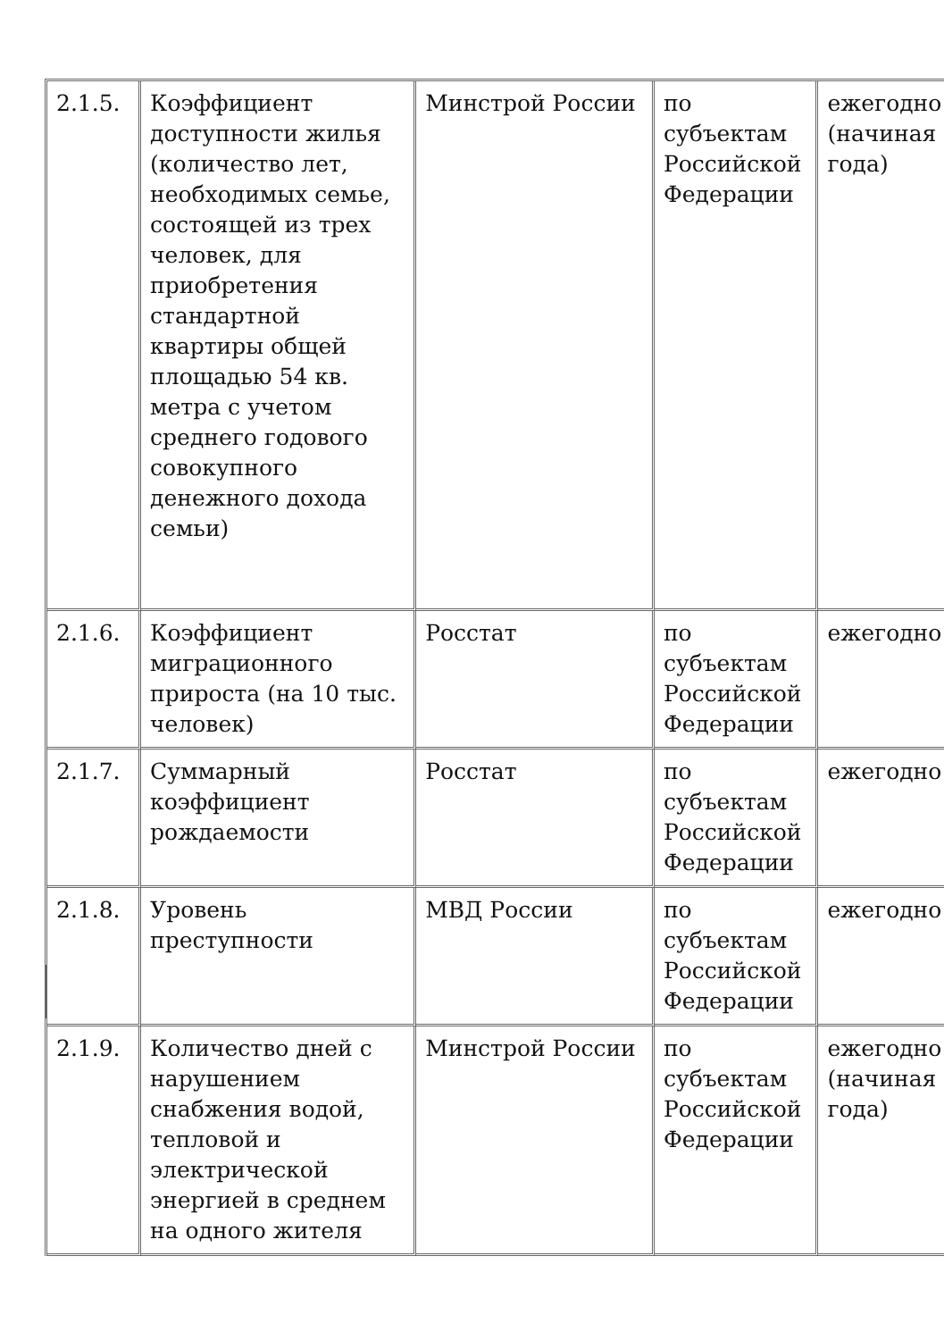| 2.1.5. | Коэффициент доступности жилья (количество лет, необходимых семье, состоящей из трех человек, для приобретения стандартной квартиры общей площадью 54 кв. метра с учетом среднего годового совокупного денежного дохода семьи) | Минстрой России | по субъектам Российской Федерации | ежегодно (начиная года) |
| 2.1.6. | Коэффициент миграционного прироста (на 10 тыс. человек) | Росстат | по субъектам Российской Федерации | ежегодно |
| 2.1.7. | Суммарный коэффициент рождаемости | Росстат | по субъектам Российской Федерации | ежегодно |
| 2.1.8. | Уровень преступности | МВД России | по субъектам Российской Федерации | ежегодно |
| 2.1.9. | Количество дней с нарушением снабжения водой, тепловой и электрической энергией в среднем на одного жителя | Минстрой России | по субъектам Российской Федерации | ежегодно (начиная года) |